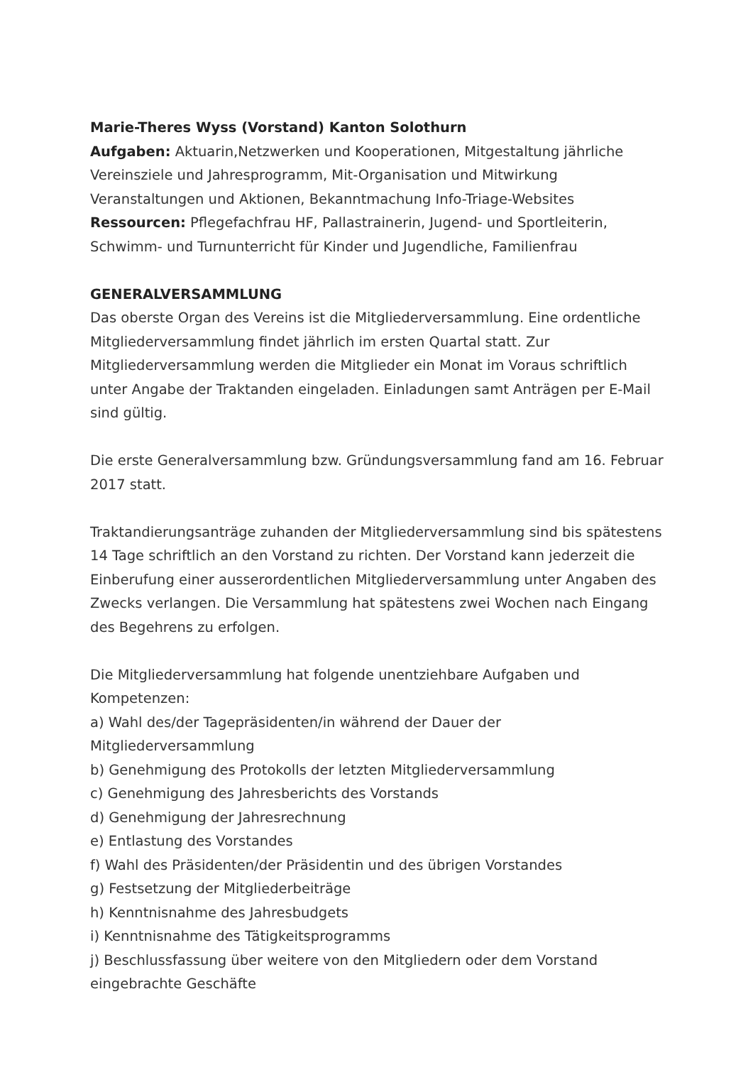Marie-Theres Wyss (Vorstand) Kanton Solothurn
Aufgaben: Aktuarin,Netzwerken und Kooperationen, Mitgestaltung jährliche Vereinsziele und Jahresprogramm, Mit-Organisation und Mitwirkung Veranstaltungen und Aktionen, Bekanntmachung Info-Triage-Websites
Ressourcen: Pflegefachfrau HF, Pallastrainerin, Jugend- und Sportleiterin, Schwimm- und Turnunterricht für Kinder und Jugendliche, Familienfrau
GENERALVERSAMMLUNG
Das oberste Organ des Vereins ist die Mitgliederversammlung. Eine ordentliche Mitgliederversammlung findet jährlich im ersten Quartal statt. Zur Mitgliederversammlung werden die Mitglieder ein Monat im Voraus schriftlich unter Angabe der Traktanden eingeladen. Einladungen samt Anträgen per E-Mail sind gültig.
Die erste Generalversammlung bzw. Gründungsversammlung fand am 16. Februar 2017 statt.
Traktandierungsanträge zuhanden der Mitgliederversammlung sind bis spätestens 14 Tage schriftlich an den Vorstand zu richten. Der Vorstand kann jederzeit die Einberufung einer ausserordentlichen Mitgliederversammlung unter Angaben des Zwecks verlangen. Die Versammlung hat spätestens zwei Wochen nach Eingang des Begehrens zu erfolgen.
Die Mitgliederversammlung hat folgende unentziehbare Aufgaben und Kompetenzen:
a) Wahl des/der Tagepräsidenten/in während der Dauer der Mitgliederversammlung
b) Genehmigung des Protokolls der letzten Mitgliederversammlung
c) Genehmigung des Jahresberichts des Vorstands
d) Genehmigung der Jahresrechnung
e) Entlastung des Vorstandes
f) Wahl des Präsidenten/der Präsidentin und des übrigen Vorstandes
g) Festsetzung der Mitgliederbeiträge
h) Kenntnisnahme des Jahresbudgets
i) Kenntnisnahme des Tätigkeitsprogramms
j) Beschlussfassung über weitere von den Mitgliedern oder dem Vorstand eingebrachte Geschäfte